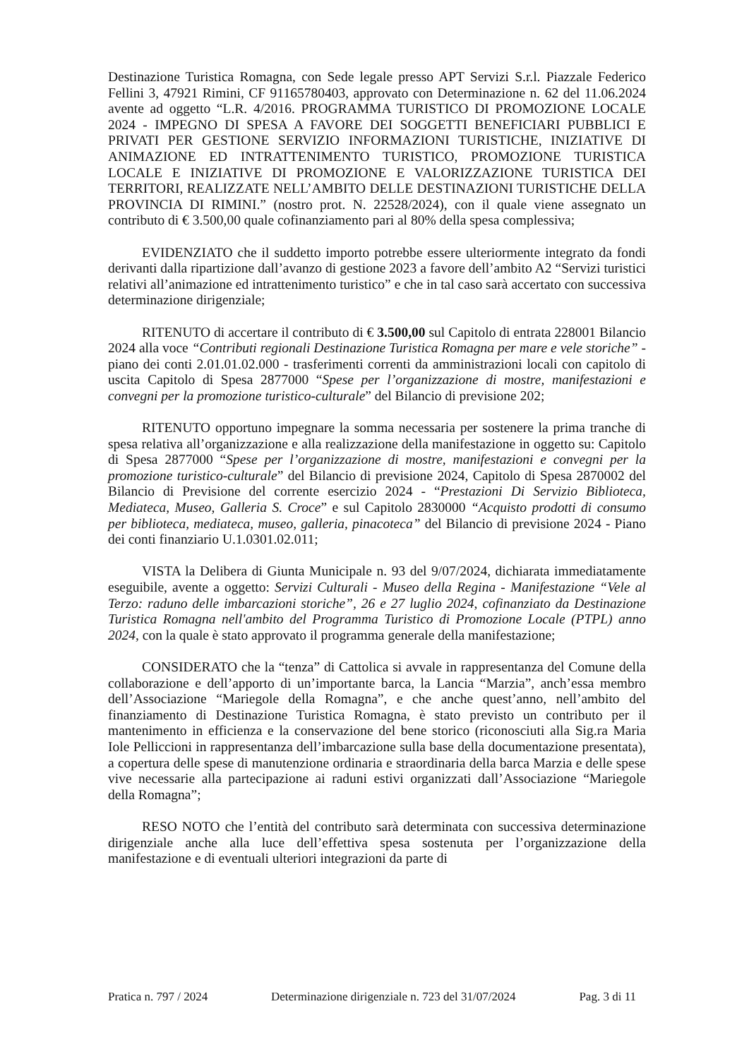Destinazione Turistica Romagna, con Sede legale presso APT Servizi S.r.l. Piazzale Federico Fellini 3, 47921 Rimini, CF 91165780403, approvato con Determinazione n. 62 del 11.06.2024 avente ad oggetto “L.R. 4/2016. PROGRAMMA TURISTICO DI PROMOZIONE LOCALE 2024 - IMPEGNO DI SPESA A FAVORE DEI SOGGETTI BENEFICIARI PUBBLICI E PRIVATI PER GESTIONE SERVIZIO INFORMAZIONI TURISTICHE, INIZIATIVE DI ANIMAZIONE ED INTRATTENIMENTO TURISTICO, PROMOZIONE TURISTICA LOCALE E INIZIATIVE DI PROMOZIONE E VALORIZZAZIONE TURISTICA DEI TERRITORI, REALIZZATE NELL’AMBITO DELLE DESTINAZIONI TURISTICHE DELLA PROVINCIA DI RIMINI.” (nostro prot. N. 22528/2024), con il quale viene assegnato un contributo di € 3.500,00 quale cofinanziamento pari al 80% della spesa complessiva;
EVIDENZIATO che il suddetto importo potrebbe essere ulteriormente integrato da fondi derivanti dalla ripartizione dall’avanzo di gestione 2023 a favore dell’ambito A2 “Servizi turistici relativi all’animazione ed intrattenimento turistico” e che in tal caso sarà accertato con successiva determinazione dirigenziale;
RITENUTO di accertare il contributo di € 3.500,00 sul Capitolo di entrata 228001 Bilancio 2024 alla voce “Contributi regionali Destinazione Turistica Romagna per mare e vele storiche” - piano dei conti 2.01.01.02.000 - trasferimenti correnti da amministrazioni locali con capitolo di uscita Capitolo di Spesa 2877000 “Spese per l’organizzazione di mostre, manifestazioni e convegni per la promozione turistico-culturale” del Bilancio di previsione 202;
RITENUTO opportuno impegnare la somma necessaria per sostenere la prima tranche di spesa relativa all’organizzazione e alla realizzazione della manifestazione in oggetto su: Capitolo di Spesa 2877000 “Spese per l’organizzazione di mostre, manifestazioni e convegni per la promozione turistico-culturale” del Bilancio di previsione 2024, Capitolo di Spesa 2870002 del Bilancio di Previsione del corrente esercizio 2024 - “Prestazioni Di Servizio Biblioteca, Mediateca, Museo, Galleria S. Croce” e sul Capitolo 2830000 “Acquisto prodotti di consumo per biblioteca, mediateca, museo, galleria, pinacoteca” del Bilancio di previsione 2024 - Piano dei conti finanziario U.1.0301.02.011;
VISTA la Delibera di Giunta Municipale n. 93 del 9/07/2024, dichiarata immediatamente eseguibile, avente a oggetto: Servizi Culturali - Museo della Regina - Manifestazione “Vele al Terzo: raduno delle imbarcazioni storiche”, 26 e 27 luglio 2024, cofinanziato da Destinazione Turistica Romagna nell'ambito del Programma Turistico di Promozione Locale (PTPL) anno 2024, con la quale è stato approvato il programma generale della manifestazione;
CONSIDERATO che la “tenza” di Cattolica si avvale in rappresentanza del Comune della collaborazione e dell’apporto di un’importante barca, la Lancia “Marzia”, anch’essa membro dell’Associazione “Mariegole della Romagna”, e che anche quest’anno, nell’ambito del finanziamento di Destinazione Turistica Romagna, è stato previsto un contributo per il mantenimento in efficienza e la conservazione del bene storico (riconosciuti alla Sig.ra Maria Iole Pelliccioni in rappresentanza dell’imbarcazione sulla base della documentazione presentata), a copertura delle spese di manutenzione ordinaria e straordinaria della barca Marzia e delle spese vive necessarie alla partecipazione ai raduni estivi organizzati dall’Associazione “Mariegole della Romagna”;
RESO NOTO che l’entità del contributo sarà determinata con successiva determinazione dirigenziale anche alla luce dell’effettiva spesa sostenuta per l’organizzazione della manifestazione e di eventuali ulteriori integrazioni da parte di
Pratica n. 797 / 2024 Determinazione dirigenziale n. 723 del 31/07/2024 Pag. 3 di 11